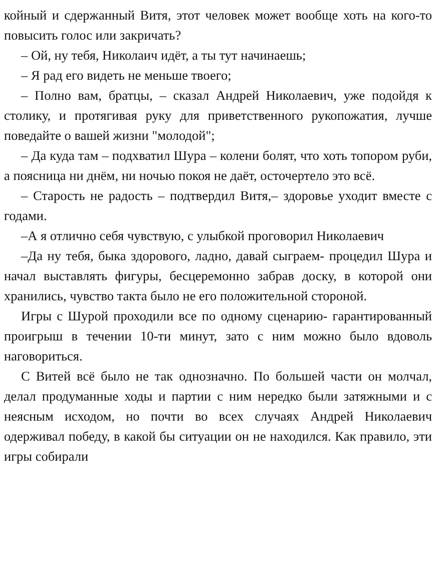койный и сдержанный Витя, этот человек может вообще хоть на кого-то повысить голос или закричать?
– Ой, ну тебя, Николаич идёт, а ты тут начинаешь;
– Я рад его видеть не меньше твоего;
– Полно вам, братцы, – сказал Андрей Николаевич, уже подойдя к столику, и протягивая руку для приветственного рукопожатия, лучше поведайте о вашей жизни "молодой";
– Да куда там – подхватил Шура – колени болят, что хоть топором руби, а поясница ни днём, ни ночью покоя не даёт, осточертело это всё.
– Старость не радость – подтвердил Витя,– здоровье уходит вместе с годами.
–А я отлично себя чувствую, с улыбкой проговорил Николаевич
–Да ну тебя, быка здорового, ладно, давай сыграем- процедил Шура и начал выставлять фигуры, бесцеремонно забрав доску, в которой они хранились, чувство такта было не его положительной стороной.
Игры с Шурой проходили все по одному сценарию- гарантированный проигрыш в течении 10-ти минут, зато с ним можно было вдоволь наговориться.
С Витей всё было не так однозначно. По большей части он молчал, делал продуманные ходы и партии с ним нередко были затяжными и с неясным исходом, но почти во всех случаях Андрей Николаевич одерживал победу, в какой бы ситуации он не находился. Как правило, эти игры собирали